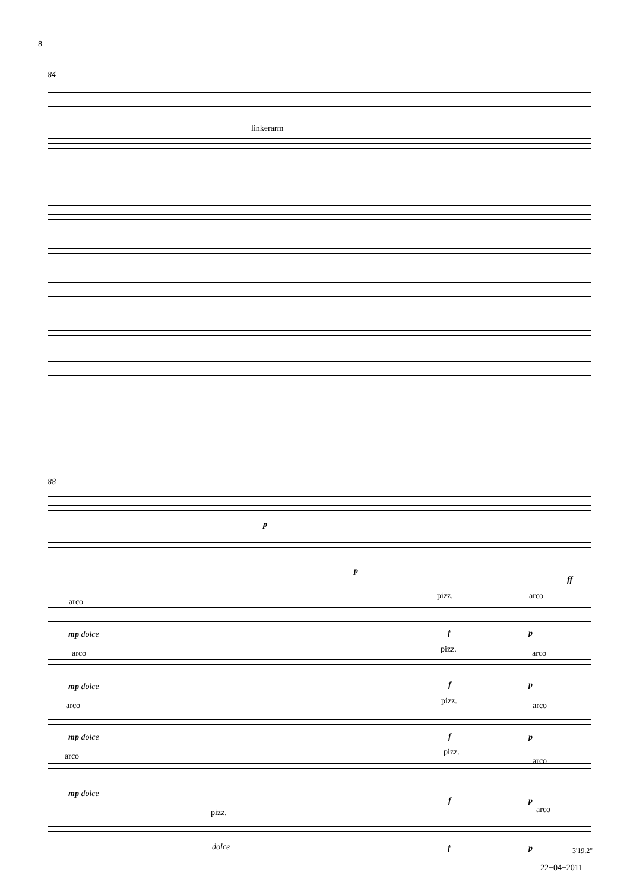8
84
linkerarm
88
p
p
ff
arco
mp dolce
pizz.
f
arco
p
arco
mp dolce
pizz.
f
arco
p
arco
mp dolce
pizz.
f
arco
p
arco
mp dolce
pizz.
f
arco
p
pizz.
dolce f
arco
p 3'19.2"
22−04−2011